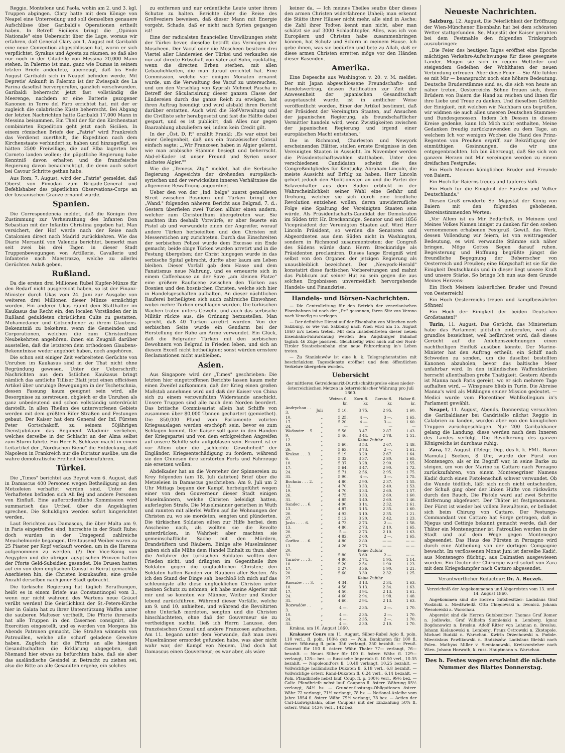Reggio, Montelone und Paola, wohin am 2. und 3. kgl. Truppen abgingen. Clary hatte mit dem Könige von Neapel eine Unterredung und soll demselben genauere Aufschlüsse über Garibaldi's Operationen ertheilt haben. In Betreff Siciliens bringt die „Opinion Nationale" eine Uebersicht über die Lage, woraus wir erfahren, daß General Clary am 1. August mit Garibaldi eine neue Convention abgeschlossen hat, worin er sich verpflichtet, Syrakus und Agosta zu räumen, so daß also nur noch in der Citadelle von Messina 20,000 Mann stehen. In Palermo ist man, ganz wie Dumas in seinem letzten Briefe andeutete, überzeugt, daß bis Ende August Garibaldi sich in Neapel befinden werde. Mit Depretis' Ankunft in Palermo ist der Zwiespalt des La Farina daselbst hervorgerufen, gänzlich verschwunden. Garibaldi beherrscht jetzt fast vollständig die Meerenge, nachdem er eine Batterie gezogener Kanonen in Torre del Faro errichtet hat, mit der er zugleich die calabrische Küste beherrscht. Bei Abgang der letzten Nachrichten hatte Garibaldi 17,000 Mann in Messina beisammen. Ein Theil der für den Kirchenstaat combinirten Expedition geht jetzt nach Sicilien. In einem römischen Briefe der „Patrie" wird Frankreich das Verdienst zuertheilt, die Expedition nach dem Kirchenstaate verhindert zu haben und hinzugefügt, es hätten 2500 Freiwillige, die auf Elba lagerten bei Corneto landen wollen; die päpstliche Regierung habe Kenntniß davon erhalten und die französische Regierung davon benachrichtigt, die denn auch sofort bei Cavour Schritte gethan habe.
Aus Rom, 7. August, wird der „Patrie" gemeldet, daß Oberst von Pimodan zum Brigade-General und Befehlshaber des päpstlichen Observations-Corps an der toscanischen Gränze ernannt wurde.
Spanien.
Die Correspondencia meldet, daß die Königin ihre Zustimmung zur Verheirathung des Infanten Don Sebastian mit der Infantin Christina gegeben hat. Man versichert, der Hof werde nach der Reise nach Catalonien direct nach Madrid zurückkehren. Wie das Diario Mercantil von Valencia berichtet, bemerkt man seit zwei bis drei Tagen in dieser Stadt Truppenbewegungen von Artillerie, Cavallerie und Infanterie nach Maestrazzo, welche zu allerlei Gerüchten Anlaß geben.
Rußland.
Da die ersten drei Millionen Rubel Kupfer-Münze für den Bedarf nicht ausgereicht haben, so ist der Finanz-Minister durch Ukas vom 24. Juni zur Ausgabe von weiteren drei Millionen dieser Münze ermächtigt worden. Ein anderer Ukas räumt dem Statthalter im Kaukasus das Recht ein, den localen Vorständen der in Rußland geduldeten christlichen Culte zu gestatten, Mohamedaner und Götzendiener zu ihrem Glaubens-Bekenntniß zu bekehren, wenn die Gemeinden und Corporationen, welchen die zum Christenthum Neubekehrten angehören, ihnen ein Zeugniß darüber ausstellen, daß die letzteren dem orthodoxen Glaubens-Bekenntnisse weder angehört haben, noch angehören.
Die schon seit einiger Zeit verbreiteten Gerüchte von Unruhen im Kaukasus sind in der That nicht ohne Begründung gewesen. Unter der Ueberschrift: Nachrichten aus dem östlichen Kaukasus bringt nämlich das amtliche Tifliser Blatt jetzt einen officiösen Artikel über unruhige Bewegungen in der Tschetschnia, dessen Fassung kaum geeignet sein wird, alle Besorgnisse zu zerstreuen, obgleich er die Unruhen als ganz unbedeutend und schon vollständig unterdrückt darstellt. In allen Theilen des unterworfenen Gebiets werden mit dem größten Eifer Straßen und Festungen gebaut. Der Kaiser hat dem General der Inf. Fürsten Peter Gortschakoff, zu seinem 50jährigen Dienstjubiläum das Regiment Wladimir verliehen, welches derselbe in der Schlacht an der Alma selbst zum Sturm führte. Ein Herr B. Schlözer macht in einem Leitartikel der „Nordischen Biene" die Entdeckung, daß Napoleon in Frankreich nur die Dictatur ausübe, um die wahre demokratische Freiheit herbeizuführen.
Türkei.
Die „Times" berichtet aus Beyrut vom 6. August, daß in Damascus 400 Personen wegen Betheiligung an den Metzeleien verhaftet worden sind. Unter den Verhafteten befinden sich Ali Bej und andere Personen von Einfluß. Eine außerordentliche Kommission wird summarisch das Urtheil über die Angeklagten sprechen. Die Schuldigen werden sofort hingerichtet werden.
Laut Berichten aus Damascus, die über Malta am 9. in Paris eingetroffen sind, herrschte in der Stadt Ruhe; doch wurden in der Umgegend zahlreiche Meuchelmorde begangen. Dreitausend Weiber waren zu 25 Piaster per Kopf verkauft worden, um in die Harems aufgenommen zu werden. (?) Der Vice-König von Aegypten und die übrigen ägyptischen Prinzen hatten der Pforte Geld-Subsidien gesendet. Die Drusen hatten auf ein von dem englischen Consul in Beirut gemachtes Anerbieten hin, die Christen loszukaufen, eine große Anzahl derselben nach jener Stadt gebracht.
Die türkische Regierung hat täglich Berathungen, heißt es in einem Briefe aus Constantinopel vom 3., wenn nur nicht während des Wartens neue Gräuel verübt werden! Die Geistlichkeit der St.-Peters-Kirche hier in Galata hat zu ihrer Unterstützung Waffen unter die sauberen Malteser vertheilt. Die Pforte ihrerseits hat alle Truppen in den Casernen consignirt, alle Exercitien eingestellt, und es werden von Morgens bis Abends Patronen gemacht. Die Straßen wimmeln von Patrouillen, welche alle scharf geladene Gewehre haben. Zugleich hat die Pforte an alle hiesigen Gesandtschaften die Erklärung abgegeben, daß Niemand hier etwas zu befürchten habe, daß sie aber das ausländische Gesindel in Betracht zu ziehen sei, also die Bitte an alle Gesandten ergehe, ein solches
zu entfernen und nur ordentliche Leute unter ihrem Schutze zu halten. Berichte über die Reise des Großveziers beweisen, daß dieser Mann mit Energie vorgeht. Schade, daß er nicht nach Syrien gegangen ist!
Eine der radicalsten financiellen Umwälzungen steht der Türkei bevor, dieselbe betrifft das Vermögen der Moscheen. Der Vacuf oder die Moscheen besitzen drei Viertel aller Ländereien der Türkei und verkaufen sie nur auf directe Erbschaft von Vater auf Sohn, rückfällig, wenn die directen Erben sterben, mit allen Gebäulichkeiten, die man darauf errichtet hat. Eine Commission, welche vor einigen Monaten ernannt wurde, um die Verwaltung des Vacuf zu untersuchen, und um den Vorschlag von Kyprisli Mehmet Pascha in Betreff der Säcularisirung dieser ganzen Classe der Ländereien durch das ganze Reich zu erwägen, hat ihren Auftrag beendigt und wird alsbald ihren Bericht darüber erstatten. Auch wird die Hof-Verwaltung und die Civilliste sehr herabgesetzt und fast die Hälfte dabei gespart, und es ist publicirt, daß Alles nur gegen Baarzahlung abzuliefern sei, indem kein Credit gilt.
In der „Öst. D. P." erzählt Frankl: „Es war einst bei einer Gelegenheit, daß uns ein französischer Consul einfach sagte: „„Wir Franzosen haben in Algier gelernt, wie man arabische Stämme besiegt und beherrscht. Abd-el-Kader ist unser Freund und Syrien unser nächstes Algier.""
Wie die „Temesv. Ztg." meldet, hat die Serbische Regierung Angesichts der drohenden europäisch-syrischen und der verwickelten inneren Verhältnisse die allgemeine Bewaffnung angeordnet.
Ueber den von der „Ind. belge" zuerst gemeldeten Streit zwischen Bosniern und Türken bringt der „Wand." folgenden näheren Bericht aus Belgrad, 7. d.: Gestern überfielen zwei Türken allhier einen andern, welcher zum Christenthum übergetreten war. Sie machten ihm deshalb Vorwürfe, er aber feuerte ein Pistol ab und verwundete einen der Angreifer, worauf andere Türken herbeieilten und den Christen mit Messerstichen arg zurichteten. Durch das Einschreiten der serbischen Polizei wurde dem Excesse ein Ende gemacht; beide obige Türken wurden arretirt und in die Festung übergeben; der Christ hingegen wurde in das serbische Spital gebracht, dürfte aber kaum am Leben bleiben. Dieser Vorfall gab dem Hasse und dem Fanatismus neue Nahrung, und es erneuerte sich in einem Caffeehause an der Save „am kleinen Platze" eine größere Raufscene zwischen den Türken aus Bosnien und den bosnischen Christen, welche sich hier in Handelsgeschäften aufhalten. An dieser nächtlichen Rauferei betheiligten sich auch zahlreiche Einwohner, wobei mehre Türken erschlagen wurden. Die türkischen Wachen traten unters Gewehr, und auch das serbische Militär rückte aus, die Ordnung herzustellen. Man spricht, daß 40 Türken arretirt wurden. Von der serbischen Seite wurde ein Gendarm bei der Herstellung der Ruhe am Arme verwundet. Ein Glück, daß die Belgrader Türken mit den serbischen Bewohnern von Belgrad in Frieden leben, und sich an diesem Exceß nicht betheiligten; sonst würden ernstere Reclamationen nicht ausbleiben.
Asien.
Aus Singapore wird der „Times" geschrieben: Die letzten hier eingetroffenen Berichte lassen kaum mehr einen Zweifel aufkommen, daß der Krieg einen großen Maßstab annehmen wird und daß der Kaiser von China sich zu einem verzweifelten Widerstande anschickt. Unsere Truppen sind alle nach dem Norden beordert. Das britische Commissariat allein hat Schiffe von zusammen über 80,000 Tonnen gechartert (gemiethet). Die 850,000 Pfund vom Parlamente votirten Kriegsauslagen werden erschöpft sein, bevor es zum Schlagen kommt. Der Kaiser soll ganz in den Händen der Kriegspartei und von dem erfolgreichen Angreifen auf unsere Schiffe sehr aufgeblasen sein. Erzürnt ist er vor Allem über die „schlechte Gewohnheit" der Engländer, Kriegsentschädigung zu fordern, während sie den Chinesen ihre zerstörten Forts und Fahrzeuge nie ersetzen wollen.
Abdelkader hat an die Vorsteher der Spinnereien zu Krey folgenden (am 18. Juli datirten) Brief über die Metzeleien in Damascus geschrieben: Am 9. Juli um 2 Uhr Mittags begann der Kampf, herbeigeführt wegen einer von dem Gouverneur dieser Stadt einigen Muselmännern, welche Christen beleidigt hatten, auferlegten Strafe. Die Muselmänner geriethen in Wuth und rannten mit allerlei Waffen auf die Wohnungen der Christen zu, wo sie mordeten, sengten und plünderten. Die türkischen Soldaten eilten zur Hilfe herbei, dem Anscheine nach, als wollten sie die Revolte unterdrücken, in Wahrheit aber machten sie gemeinschaftliche Sache mit den Mördern, Brandstiftern und Räubern. Einige alte Muselmänner gaben sich alle Mühe dem Handel Einhalt zu thun, aber die Anführer der türkischen Soldaten wollten den Frieden nicht, und drängten im Gegentheile ihre Soldaten gegen die unglücklichen Christen; den Soldaten halfen Banden von Räubern aller Secten. Als ich den Stand der Dinge sah, beschloß ich mich auf das schleunigste alle diese unglücklichen Christen unter meinen Schutz zu nehmen; ich habe meine Algerier mit mir und so konnten wir Männer, Weiber und Kinder lebend zurückführen. Während dieser Vorfälle, welche am 9. und 10. anhielten, und während die Revoltirten ohne Unterlaß mordeten, sengten und die Christen hinschlachteten, ohne daß der Gouverneur sie zu vertheidigen suchte, ließ ich Herrn Lanusse, den französischen Consul und andere Franzosen aufsuchen. Am 11. begann unter dem Vorwande, daß man zwei Muselmänner ermordet gefunden habe, was aber nicht wahr war, der Kampf von Neuem. Und doch hat Damascus einen Gouverneur; es war aber, als wäre
keiner da. — Ich meines Theiles seufze über dieses den armen Christen widerfahrene Unheil; man erkennt die Stätte ihrer Häuser nicht mehr, alle sind in Asche; die Zahl ihrer Todten kennt man nicht, aber man schätzt sie auf 3000 Schlachtopfer. Alles, was ich von Europäern und Christen habe zusammenbringen können, hat Schutz und Schirm in meinem Hause. Ich gebe ihnen, was sie bedürfen und bete zu Allah, daß er diese armen Christen erretten möge vor den Händen dieser Rasenden.
Amerika.
Eine Depesche aus Washington v. 20. v. M. meldet: Der mit Japan abgeschlossene Freundschafts- und Handelsvertrag, dessen Ratification zur Zeit der Anwesenheit der japanischen Gesandtschaft ausgetauscht wurde, ist in amtlicher Weise veröffentlicht worden. Einer der Artikel bestimmt, daß der Präsident der Vereinigten Staaten, auf Ansuchen der japanischen Regierung, als freundschaftlicher Vermittler handeln wird, wenn Zwistigkeiten zwischen der japanischen Regierung und irgend einer europäischen Macht entstehen."
Die in Richmond, Charleston und Newyork erscheinenden Blätter, stellen ernste Ereignisse in den Vereinigten Staaten in Aussicht. Im November werden die Präsidentschaftswahlen statthaben. Unter den verschiedenen Candidaten scheint die des Congreßmitgliedes für Kentucky, Abraham Lincoln, die meiste Aussicht auf Erfolg zu haben. Herr Lincoln gehört jedoch den Abolitionisten an und die Partei der Sclavenhalter aus dem Süden erblickt in der Wahrscheinlichkeit seiner Wahl eine Gefahr und Drohung, welcher sie sich durch eine friedliche Revolution entziehen wollen, deren unwiderrufliche Folge eine Spaltung der Vereinigten Staaten sein würde. Als Präsidentschafts-Candidat der Demokraten im Süden tritt Hr. Breckenridge, Senator und seit 1856 Vicepräsident der Vereinigten Staaten auf. Wird Herr Lincoln Präsident, so werden die Senatoren und Abgeordneten aus dem Süden nicht in Washington, sondern in Richmond zusammentreten; der Congreß des Südens würde dann Herrn Breckinridge als Präsidenten proclamiren. Dieses lange Ereigniß wird selbst von den Organen der jetzigen Regierung als unausbleiblich bezeichnet. Der „Newyork-Herald" konstatirt diese factischen Vorbereitungen und mahnt das Publicum auf seiner Hut zu sein gegen die aus solchen Ergebnissen unvermeidlich hervorgehende Handels- und Finanzkrise.
Handels- und Börsen-Nachrichten.
— Die Centralleitung für den Betrieb der venezianischen Eisenbahnen ist nach der „Pr." gesonnen, ihren Sitz von Verona nach Venedig zu verlegen.
— Der definitive Dienst auf der Eisenbahn von München nach Salzburg, so wie von Salzburg nach Wien wird am 15. August 1860 in's Leben treten. Mit dem Inslebentreten dieser neuen Eisenbahn-Fahrordnung werden den Augsburger Bahnhof täglich 46 Züge passiren. Gleichzeitig wird auch auf der Nord-Tiroler Staatseisenbahn eine neue Fahrordnung in's Leben treten.
— Zu Stanisławów ist eine k. k. Telegraphenstation mit beschränktem Tagesdienste eröffnet und dem öffentlichen Verkehre übergeben worden.
Uebersicht
der mittleren Getreidemarkt-Durchschnittspreise eines nieder-österreichischen Metzen in österreichischer Währung pro Juli 1860.
| | | Weizen fl. kr. | Korn fl. kr. | Gerste fl. kr. | Haber fl. kr. |
| --- | --- | --- | --- | --- | --- |
| Andrychau . . 3. | Juli | 5 10. | 3 75. | 2 95. | 1 60. |
| 10. | „ | 5 25. | 4 —. | 3 —. | 1 65. |
| 17. | „ | 5 20. | 4 —. | 3 —. | 1 60. |
| 24. | „ | — | — | — | — |
| Wadowitz . . 5. | „ | 5 56. | 3 47. | 2 87. | 1 43. |
| 9. | „ | 5 46. | 3 44. | 2 78. | 1 51. |
| 12. | „ | Keine Zufuhr | | | |
| 19. | „ | 5 60. | 3 53. | 2 67. | 1 48. |
| 26. | „ | 5 63. | 3 73. | 2 —. | 1 61. |
| Krakau . . . 3. | „ | 5 19. | 3 20. | 2 67. | 1 64. |
| 6. | „ | 5 32. | 3 37. | 2 80. | 1 65. |
| 10. | „ | 5 37. | 3 28. | 2 90. | 1 55. |
| 17. | „ | 5 64. | 3 47. | 2 90. | 1 72. |
| 24. | „ | 5 71. | 2 56. | 2 95. | 1 75. |
| 31. | „ | 5 90. | 4 —. | 3 —. | 1 75. |
| Bochnia . . . 2. | „ | 4 80. | 2 90. | 2 37. | 1 55. |
| 12. | „ | 4 70. | 3 33. | 2 40. | 1 53. |
| 19. | „ | 4 70. | 3 33. | 2 60. | 1 57. |
| 26. | „ | 4 75. | 3 33. | 2 60. | 1 60. |
| 31. | „ | 4 85. | 3 40. | 2 60. | 1 46. |
| Sandec . . . 6. | „ | 4 90. | 3 14. | 2 32. | 1 61. |
| 13. | „ | 4 87. | 3 15. | 2 35. | 1 60. |
| 20. | „ | 4 92. | 3 10. | 2 35. | 1 21. |
| 27. | „ | 5 12. | 3 20. | 2 42. | 1 23. |
| Jaslo . . . . 6. | „ | 4 73. | 2 73. | 2 —. | 1 58. |
| 13. | „ | 4 80. | 2 73. | 2 10. | 1 65. |
| 20. | „ | 5 —. | 2 73. | 2 10. | 1 63. |
| 27. | „ | 4 82. | 2 60. | 2 —. | 1 65. |
| Gorlice . . . 6. | „ | 4 80. | 2 80. | — —. | — —. |
| 13. | „ | 4 26. | 2 73. | — —. | — —. |
| 20. | „ | Keine Zufuhr | | | |
| 31. | „ | 5 80. | 3 60. | 2 —. | — —. |
| Tarnów . . . 3. | „ | 4 80. | 2 74. | 1 95. | 1 14. |
| 10. | „ | 5 20. | 2 54. | 1 90. | 1 23. |
| 17. | „ | 5 27. | 3 36. | 1 90. | 1 21. |
| 20. | „ | 5 60. | 3 30. | 2 32. | 1 25. |
| 27. | „ | Keine Zufuhr | | | |
| Rzeszów . . . 3. | „ | 4 34. | 3 13. | 2 34. | 1 63. |
| 10. | „ | 4 56. | 3 13. | 2 34. | 1 63. |
| 17. | „ | 4 50. | 3 94. | 2 13. | 1 61. |
| 24. | „ | 4 60. | 2 94. | 1 98. | 1 48. |
| 31. | „ | 4 60. | 2 94. | 2 13. | 1 63. |
| Rozwadów . . 3. | „ | 4 —. | 2 35. | 2 —. | 1 70. |
| 10. | „ | 4 —. | 2 35. | 2 —. | 1 70. |
| 24. | „ | 4 —. | 2 35. | 2 —. | 1 70. |
| 31. | „ | 4 —. | 2 30. | 2 10. | 1 70. |
Krakau, am 10. August 1860.
Krakauer Cours am 11. August. Silber-Rubel Agio fl. poln. 110 verl., fl. poln. 108½ gez. — Poln. Banknoten für 100 fl. österr. Währung fl. poln. 356 verlangt, 350 bezahlt. — Preuß. Courant für 150 fl. österr. Währ. Thaler 77— verlangt, 76— bezahlt. — Neues Silber für 100 fl. österr. Währ. fl. 129— verlangt, 128— bez. — Russische Imperials fl. 10.50 verl., 10.35 bezahlt. — Napoleond'ors fl. 10.40 verlangt, 10.25 bezahlt. — Vollwichtige holländische Dukaten fl. 6.18 verl., 6.8 bezahlt. — Vollwichtige österr. Rand-Dukaten fl. 6.24 verl., 6.14 bezahlt. — Poln. Pfandbriefe nebst lauf. Coup. fl. p. 100½ verl., 99½ bez. — Galiz. Pfandbriefe nebst lauf. Coupons fl. österr. Währung 85½ verlangt, 84½ bz. — Grundentlastungs-Obligationen österr. Währ. 72 verlangt, 71½ verlangt, 78 bz. — National-Anleihe vom Jahre 1854 fl. österr. Währ. 79½ verlangt, 78 bez. — Actien der Carl-Ludwigsbahn, ohne Coupons mit der Einzahlung 50% fl. österr. Währ. 143½ verl., 142 bez.
Neueste Nachrichten.
Salzburg, 12. August. Die Feierlichkeit der Eröffnung der Wien-Münchener Eisenbahn hat bei dem schönsten Wetter stattgefunden. Se. Majestät der Kaiser geruhten bei dem Festmahle den folgenden Trinkspruch auszubringen:
„Die Feier des heutigen Tages eröffnet eine Epoche mächtigen Verkehrs-Aufschwunges für diese gesegnete Länder. Mögen sie sich in regem Wetteifer und steigendem Gedeihen der Wohlthaten der neuen Verbindung erfreuen. Aber diese Feier — Sie Alle fühlen es mit Mir — beansprucht noch eine höhere Bedeutung. Deutsche Bruderstämme sind es, die sich von heute an näher treten. Oesterreichs Söhne freuen sich, ihren Brüdern von Baiern die Hand zu reichen und ihnen für ihre Liebe und Treue zu danken. Und dieselben Gefühle der Einigkeit, mit welchen wir Nachbarn uns begrüßen, wir widmen sie auch allen unseren Deutschen Stammes- und Bundesgenossen. Indem Ich Dessen in diesem Kreise gedenke, kann Ich Mich nicht enthalten, Meine Gedanken freudig zurückzuwenden zu dem Tage, an welchem Ich vor wenigen Wochen die Hand des Prinz-Regenten von Preußen ergriff, zur Bekräftigung der einmüthigen Gesinnungen, die wir uns entgegenbrachten. Ich bin überzeugt, daß Sie sich von ganzem Herzen mit Mir vereinigen werden zu einem dreifachen Festgruße:
Ein Hoch Meinem königlichen Bruder und Freunde von Baiern.
Ein Hoch für Baierns treues und tapferes Volk.
Ein Hoch für die Einigkeit der Fürsten und Völker Deutschlands."
Diesen Gruß erwiderte Se. Majestät der König von Baiern mit den folgenden gehobenen, übereinstimmenden Worten:
„Vor Allem ist es Mir Bedürfniß, in Meinem und Meines Volkes Namen innigst zu danken für den soeben vernommenen erhabenen Festgruß. Gewiß, das Werk, dessen Vollendung wir feiern, ist von weittragender Bedeutung, es wird verwandte Stämme sich näher bringen. Möge Gottes Segen darauf ruhen. Begeisterung und Hoffnung begrüßte jüngst die freundliche Begegnung der Beherrscher von Oesterreich und Preußen; eine Bürgschaft ist sie für die Einigkeit Deutschlands und in dieser liegt unsere Kraft und unsere Stärke. So bringe Ich nun aus dem Grunde Meines Herzens:
Ein Hoch Meinem kaiserlichen Bruder und Freund von Oesterreich!
Ein Hoch Oesterreichs treuen und kampfbewährten Söhnen!
Ein Hoch der Einigkeit der beiden Deutschen Großstaaten!"
Turin, 11. August. Das Gerücht, das Ministerium habe das Parlament plötzlich einberufen, wird als grundlos bezeichnet, weil befürchtet wird, daß dieses Gerücht auf die Anlehenszeichnungen einen nachtheiligen Einfluß ausüben könnte. Der Marine-Minister hat den Auftrag ertheilt, ein Schiff nach Schweden zu senden, um die daselbst bestellten Kanonen abzuholen, bevor das baltische Meer unfahrbar wird. In den inländischen Waffenfabriken herrscht allenthalben große Thätigkeit. Gestern Abends ist Manna nach Paris gereist, wo er sich mehrere Tage aufhalten wird. — Winspeare blieb in Turin. Die Abreise Manna's wird als Mißlingen seiner Mission gedeutet. — Medici wurde vom Florentiner Wahlkollegium in's Parlament gewählt.
Neapel, 11. August, Abends. Donnerstag versuchten die Garibaldianer bei Candritello nächst Reggio in Calabrien zu landen, wurden aber von den königlichen Truppen zurückgeschlagen. Nur 200 Garibaldianer gelang die Landung, diese werden nach dem Inneren des Landes verfolgt. Die Bevölkerung des ganzen Königreichs ist durchaus ruhig.
Zara, 12. August. (Telegr. Dep. des k. k. FML. Baron Mamula.) Soeben, 8 Uhr, wurde der Fürst von Montenegro, als er im Begriff war, in seine Barke zu steigen, um von der Marine zu Cattaro nach Perzagno zurückzufahren, von einem Montenegriner Namens Kadić durch einen Pistolenschuß schwer verwundet. Ob die Wunde tödtlich, läßt sich noch nicht entscheiden, der Schuß ging ober der linken Hüfte von rückwärts durch den Bauch. Die Pistole ward auf zwei Schritte Entfernung abgefeuert. Der Thäter ist festgenommen. Der Fürst ist wieder bei vollem Bewußtsein, er befindet sich beim Chirurg von Cattaro. Der Festungs-Commandant von Cattaro hat Sorge getragen, daß in Njegus und Cettinje bekannt gemacht werde, daß der Thäter ein Montenegriner ist. Patrouillen werden in der Stadt und auf dem Wege gegen Montenegro abgesendet. Das Haus des Fürsten in Perzagno wird durch eine Abtheilung von der dortigen Compagnie bewacht. Im verflossenen Monat Juni ist derselbe Kadić, aus Montenegro flüchtig, aus Dalmatien ausgewiesen worden. Ein Doctor der Chirurgie ward sofort von Zara mit dem Kriegsdampfer nach Cattaro abgesendet.
Verantwortlicher Redacteur: Dr. A. Boczek.
Verzeichniß der Angekommenen und Abgereisten vom 13. und 14. August 1860.
Angekommen sind die Herren Gutsbesitzer: Ladislaus Graf Wodzicki a. Niedźwiedź. Otto Chłędowski a. Iwonicz. Johann Wesołowski a. Warschau.
Abgereist sind die Herren Gutsbesitzer: Thomas Graf Romer n. Jodłowka. Graf Wilhelm Siemieński n. Lemberg. Ignaz Bogdanowicz n. Breslau. Adolf Ritter von Lehman n. Breslau. Johann Kielanowski n. Lemberg. Franz Ostrowski n. Zkotopole. Michael Rudzki n. Warschau. Kwirin Orzechowski n. Podole. Mieczislaus Pawlikowski n. Radziszów. Ladislaus Bielski nach Polen. Mathyas Miller v. Siemianowski, Kreisvorsteher nach Wien. Johann Horwath, k. russ. Hauptmann n. Warschau.
Des h. Festes wegen erscheint die nächste Nummer des Blattes Donnerstag.